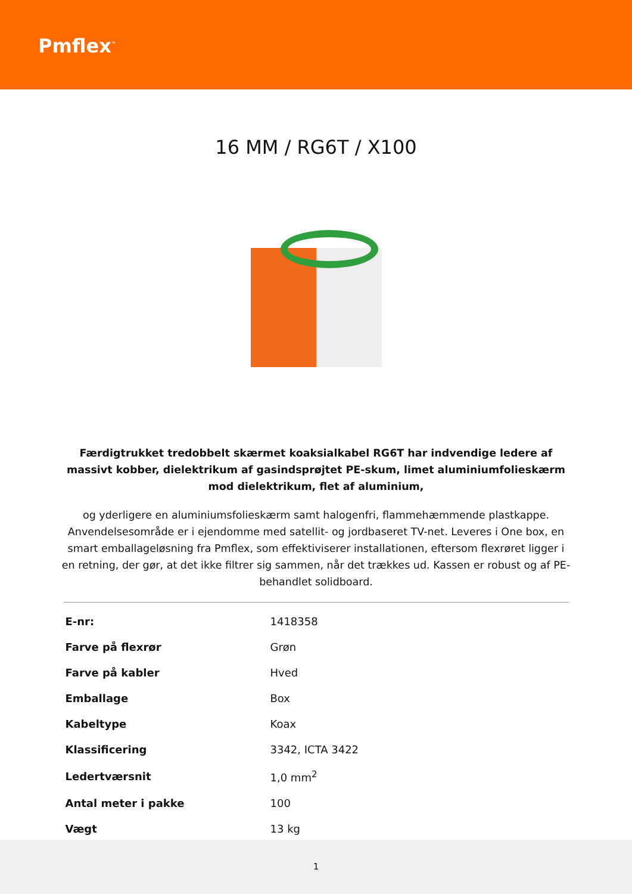Pmflex<sup>™</sup>
16 MM / RG6T / X100
Færdigtrukket tredobbelt skærmet koaksialkabel RG6T har indvendige ledere af massivt kobber, dielektrikum af gasindsprøjtet PE-skum, limet aluminiumfolieskærm mod dielektrikum, flet af aluminium,
og yderligere en aluminiumsfolieskærm samt halogenfri, flammehæmmende plastkappe. Anvendelsesområde er i ejendomme med satellit- og jordbaseret TV-net. Leveres i One box, en smart emballageløsning fra Pmflex, som effektiviserer installationen, eftersom flexrøret ligger i en retning, der gør, at det ikke filtrer sig sammen, når det trækkes ud. Kassen er robust og af PE-behandlet solidboard.
| E-nr: | 1418358 |
| Farve på flexrør | Grøn |
| Farve på kabler | Hved |
| Emballage | Box |
| Kabeltype | Koax |
| Klassificering | 3342, ICTA 3422 |
| Ledertværsnit | 1,0 mm<sup>2</sup> |
| Antal meter i pakke | 100 |
| Vægt | 13 kg |
1